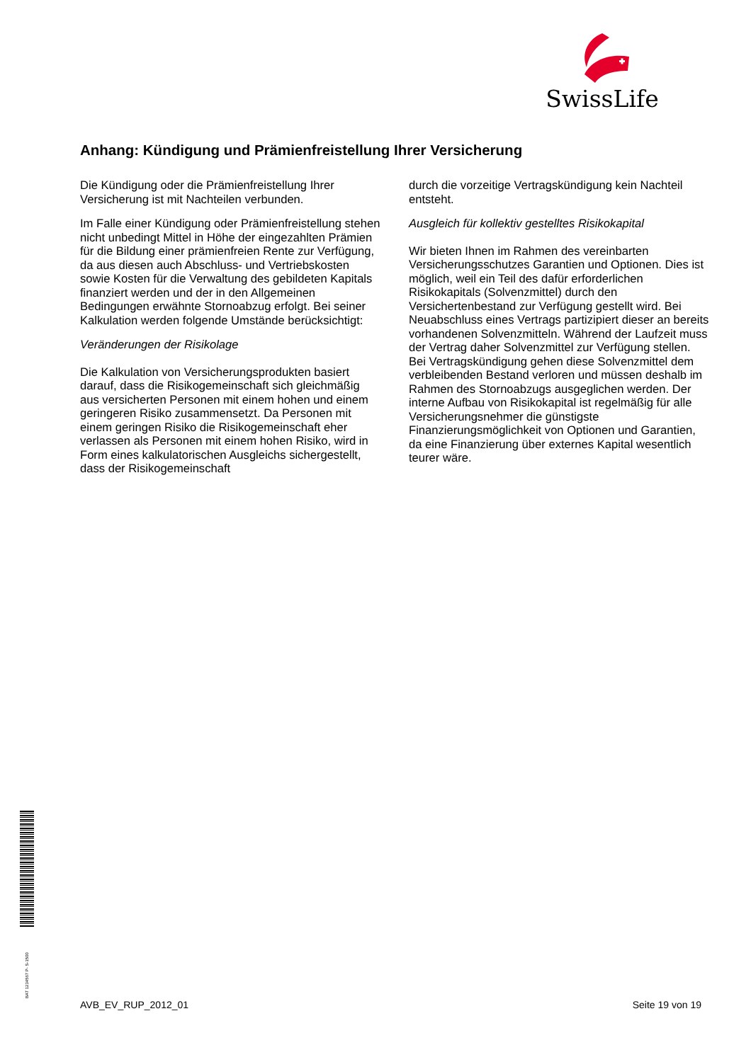SwissLife
Anhang: Kündigung und Prämienfreistellung Ihrer Versicherung
Die Kündigung oder die Prämienfreistellung Ihrer Versicherung ist mit Nachteilen verbunden.
Im Falle einer Kündigung oder Prämienfreistellung stehen nicht unbedingt Mittel in Höhe der eingezahlten Prämien für die Bildung einer prämienfreien Rente zur Verfügung, da aus diesen auch Abschluss- und Vertriebskosten sowie Kosten für die Verwaltung des gebildeten Kapitals finanziert werden und der in den Allgemeinen Bedingungen erwähnte Stornoabzug erfolgt. Bei seiner Kalkulation werden folgende Umstände berücksichtigt:
Veränderungen der Risikolage
Die Kalkulation von Versicherungsprodukten basiert darauf, dass die Risikogemeinschaft sich gleichmäßig aus versicherten Personen mit einem hohen und einem geringeren Risiko zusammensetzt. Da Personen mit einem geringen Risiko die Risikogemeinschaft eher verlassen als Personen mit einem hohen Risiko, wird in Form eines kalkulatorischen Ausgleichs sichergestellt, dass der Risikogemeinschaft
durch die vorzeitige Vertragskündigung kein Nachteil entsteht.
Ausgleich für kollektiv gestelltes Risikokapital
Wir bieten Ihnen im Rahmen des vereinbarten Versicherungsschutzes Garantien und Optionen. Dies ist möglich, weil ein Teil des dafür erforderlichen Risikokapitals (Solvenzmittel) durch den Versichertenbestand zur Verfügung gestellt wird. Bei Neuabschluss eines Vertrags partizipiert dieser an bereits vorhandenen Solvenzmitteln. Während der Laufzeit muss der Vertrag daher Solvenzmittel zur Verfügung stellen. Bei Vertragskündigung gehen diese Solvenzmittel dem verbleibenden Bestand verloren und müssen deshalb im Rahmen des Stornoabzugs ausgeglichen werden. Der interne Aufbau von Risikokapital ist regelmäßig für alle Versicherungsnehmer die günstigste Finanzierungsmöglichkeit von Optionen und Garantien, da eine Finanzierung über externes Kapital wesentlich teurer wäre.
BAT 1234567 P- S-1500 AVB_EV_RUP_2012_01 Seite 19 von 19